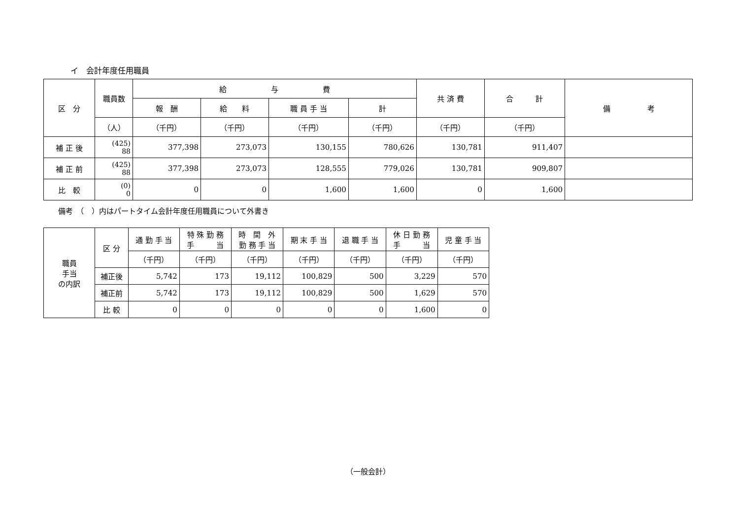イ　会計年度任用職員
| 区 分 | 職員数 | 給 与 費 | | | | 共 済 費 | 合 計 | 備 考 |
| --- | --- | --- | --- | --- | --- | --- | --- | --- |
| | | 報 酬 | 給 料 | 職 員 手 当 | 計 | | | |
| | （人） | （千円） | （千円） | （千円） | （千円） | （千円） | （千円） | |
| 補 正 後 | (425) 88 | 377,398 | 273,073 | 130,155 | 780,626 | 130,781 | 911,407 | |
| 補 正 前 | (425) 88 | 377,398 | 273,073 | 128,555 | 779,026 | 130,781 | 909,807 | |
| 比 較 | (0) 0 | 0 | 0 | 1,600 | 1,600 | 0 | 1,600 | |
備考　（　）内はパートタイム会計年度任用職員について外書き
| 職員 手当 の内訳 | 区 分 | 通 勤 手 当 | 特 殊 勤 務 手 当 | 時 間 外 勤 務 手 当 | 期 末 手 当 | 退 職 手 当 | 休 日 勤 務 手 当 | 児 童 手 当 |
| --- | --- | --- | --- | --- | --- | --- | --- | --- |
| | | （千円） | （千円） | （千円） | （千円） | （千円） | （千円） | （千円） |
| | 補正後 | 5,742 | 173 | 19,112 | 100,829 | 500 | 3,229 | 570 |
| | 補正前 | 5,742 | 173 | 19,112 | 100,829 | 500 | 1,629 | 570 |
| | 比 較 | 0 | 0 | 0 | 0 | 0 | 1,600 | 0 |
（一般会計）